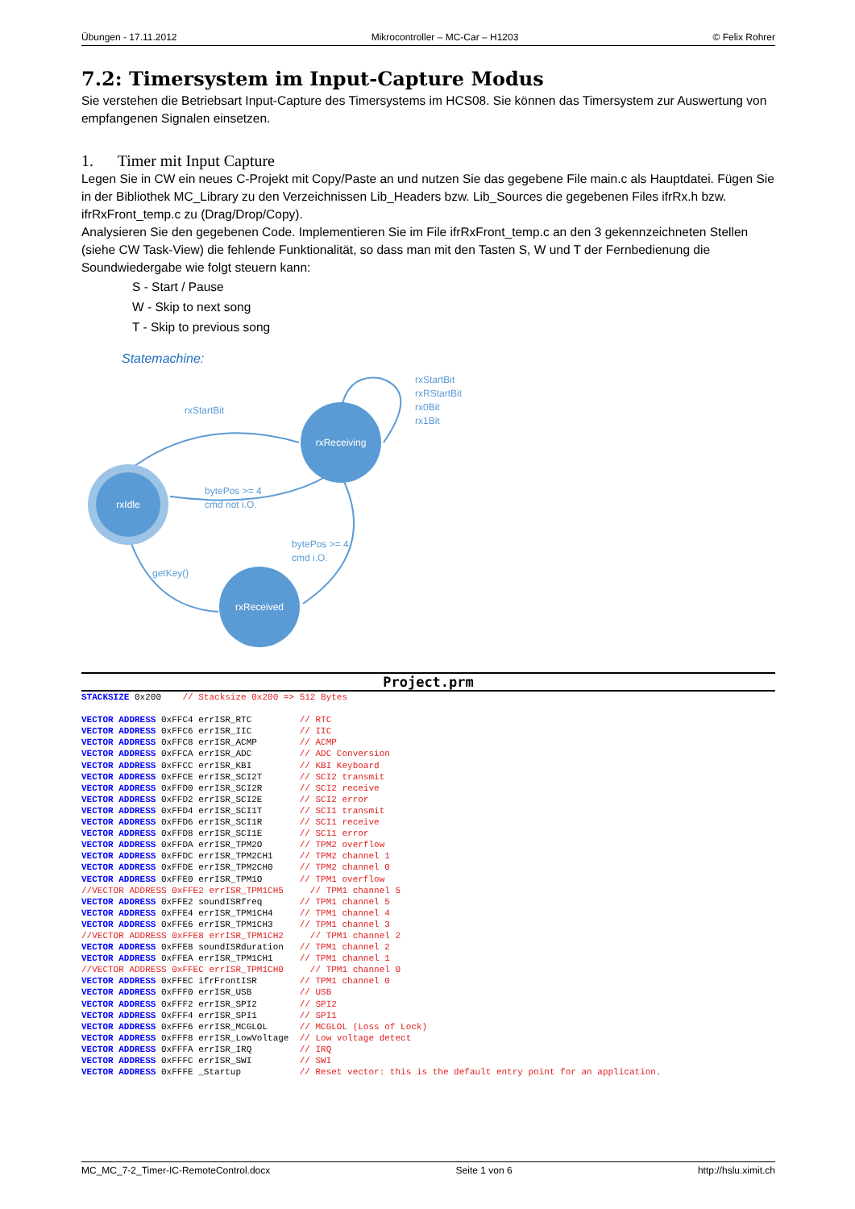Übungen - 17.11.2012 Mikrocontroller – MC-Car – H1203 © Felix Rohrer
7.2: Timersystem im Input-Capture Modus
Sie verstehen die Betriebsart Input-Capture des Timersystems im HCS08. Sie können das Timersystem zur Auswertung von empfangenen Signalen einsetzen.
1. Timer mit Input Capture
Legen Sie in CW ein neues C-Projekt mit Copy/Paste an und nutzen Sie das gegebene File main.c als Hauptdatei. Fügen Sie in der Bibliothek MC_Library zu den Verzeichnissen Lib_Headers bzw. Lib_Sources die gegebenen Files ifrRx.h bzw. ifrRxFront_temp.c zu (Drag/Drop/Copy).
Analysieren Sie den gegebenen Code. Implementieren Sie im File ifrRxFront_temp.c an den 3 gekennzeichneten Stellen (siehe CW Task-View) die fehlende Funktionalität, so dass man mit den Tasten S, W und T der Fernbedienung die Soundwiedergabe wie folgt steuern kann:
S - Start / Pause
W - Skip to next song
T - Skip to previous song
Statemachine:
rxIdle
rxReceiving
rxReceived
rxStartBit
rxStartBit
rxRStartBit
rx0Bit
rx1Bit
bytePos >= 4
cmd not i.O.
bytePos >= 4
cmd i.O.
getKey()
Project.prm
STACKSIZE 0x200    // Stacksize 0x200 => 512 Bytes

VECTOR ADDRESS 0xFFC4 errISR_RTC         // RTC
VECTOR ADDRESS 0xFFC6 errISR_IIC         // IIC
VECTOR ADDRESS 0xFFC8 errISR_ACMP        // ACMP
VECTOR ADDRESS 0xFFCA errISR_ADC         // ADC Conversion
VECTOR ADDRESS 0xFFCC errISR_KBI         // KBI Keyboard
VECTOR ADDRESS 0xFFCE errISR_SCI2T       // SCI2 transmit
VECTOR ADDRESS 0xFFD0 errISR_SCI2R       // SCI2 receive
VECTOR ADDRESS 0xFFD2 errISR_SCI2E       // SCI2 error
VECTOR ADDRESS 0xFFD4 errISR_SCI1T       // SCI1 transmit
VECTOR ADDRESS 0xFFD6 errISR_SCI1R       // SCI1 receive
VECTOR ADDRESS 0xFFD8 errISR_SCI1E       // SCI1 error
VECTOR ADDRESS 0xFFDA errISR_TPM2O       // TPM2 overflow
VECTOR ADDRESS 0xFFDC errISR_TPM2CH1     // TPM2 channel 1
VECTOR ADDRESS 0xFFDE errISR_TPM2CH0     // TPM2 channel 0
VECTOR ADDRESS 0xFFE0 errISR_TPM1O       // TPM1 overflow
//VECTOR ADDRESS 0xFFE2 errISR_TPM1CH5     // TPM1 channel 5
VECTOR ADDRESS 0xFFE2 soundISRfreq       // TPM1 channel 5
VECTOR ADDRESS 0xFFE4 errISR_TPM1CH4     // TPM1 channel 4
VECTOR ADDRESS 0xFFE6 errISR_TPM1CH3     // TPM1 channel 3
//VECTOR ADDRESS 0xFFE8 errISR_TPM1CH2     // TPM1 channel 2
VECTOR ADDRESS 0xFFE8 soundISRduration   // TPM1 channel 2
VECTOR ADDRESS 0xFFEA errISR_TPM1CH1     // TPM1 channel 1
//VECTOR ADDRESS 0xFFEC errISR_TPM1CH0     // TPM1 channel 0
VECTOR ADDRESS 0xFFEC ifrFrontISR        // TPM1 channel 0
VECTOR ADDRESS 0xFFF0 errISR_USB         // USB
VECTOR ADDRESS 0xFFF2 errISR_SPI2        // SPI2
VECTOR ADDRESS 0xFFF4 errISR_SPI1        // SPI1
VECTOR ADDRESS 0xFFF6 errISR_MCGLOL      // MCGLOL (Loss of Lock)
VECTOR ADDRESS 0xFFF8 errISR_LowVoltage  // Low voltage detect
VECTOR ADDRESS 0xFFFA errISR_IRQ         // IRQ
VECTOR ADDRESS 0xFFFC errISR_SWI         // SWI
VECTOR ADDRESS 0xFFFE _Startup           // Reset vector: this is the default entry point for an application.
MC_MC_7-2_Timer-IC-RemoteControl.docx Seite 1 von 6 http://hslu.ximit.ch